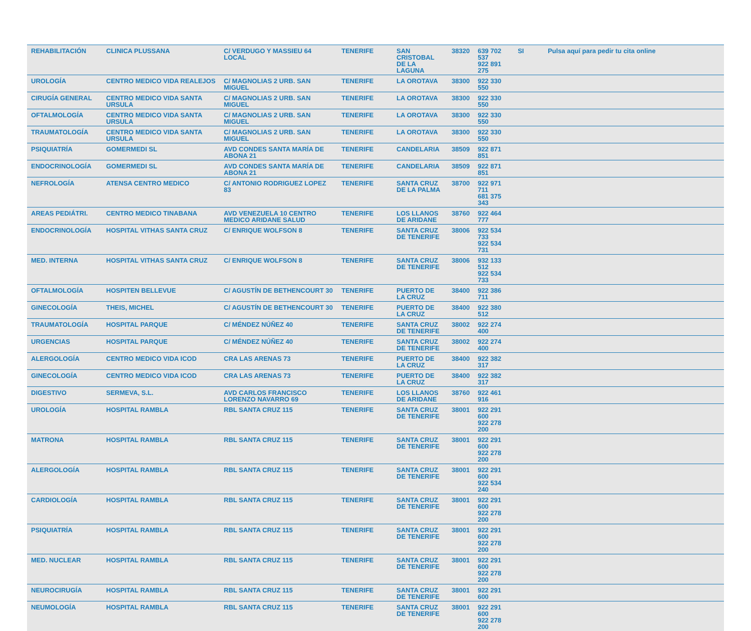| REHABILITACIÓN | CLINICA PLUSSANA | C/ VERDUGO Y MASSIEU 64 LOCAL | TENERIFE | SAN CRISTOBAL DE LA LAGUNA | 38320 | 639 702 537 922 891 275 | SI | Pulsa aquí para pedir tu cita online |
| UROLOGÍA | CENTRO MEDICO VIDA REALEJOS | C/ MAGNOLIAS 2 URB. SAN MIGUEL | TENERIFE | LA OROTAVA | 38300 | 922 330 550 | | |
| CIRUGÍA GENERAL | CENTRO MEDICO VIDA SANTA URSULA | C/ MAGNOLIAS 2 URB. SAN MIGUEL | TENERIFE | LA OROTAVA | 38300 | 922 330 550 | | |
| OFTALMOLOGÍA | CENTRO MEDICO VIDA SANTA URSULA | C/ MAGNOLIAS 2 URB. SAN MIGUEL | TENERIFE | LA OROTAVA | 38300 | 922 330 550 | | |
| TRAUMATOLOGÍA | CENTRO MEDICO VIDA SANTA URSULA | C/ MAGNOLIAS 2 URB. SAN MIGUEL | TENERIFE | LA OROTAVA | 38300 | 922 330 550 | | |
| PSIQUIATRÍA | GOMERMEDI SL | AVD CONDES SANTA MARÍA DE ABONA 21 | TENERIFE | CANDELARIA | 38509 | 922 871 851 | | |
| ENDOCRINOLOGÍA | GOMERMEDI SL | AVD CONDES SANTA MARÍA DE ABONA 21 | TENERIFE | CANDELARIA | 38509 | 922 871 851 | | |
| NEFROLOGÍA | ATENSA CENTRO MEDICO | C/ ANTONIO RODRIGUEZ LOPEZ 83 | TENERIFE | SANTA CRUZ DE LA PALMA | 38700 | 922 971 711 681 375 343 | | |
| AREAS PEDIÁTRI. | CENTRO MEDICO TINABANA | AVD VENEZUELA 10 CENTRO MEDICO ARIDANE SALUD | TENERIFE | LOS LLANOS DE ARIDANE | 38760 | 922 464 777 | | |
| ENDOCRINOLOGÍA | HOSPITAL VITHAS SANTA CRUZ | C/ ENRIQUE WOLFSON 8 | TENERIFE | SANTA CRUZ DE TENERIFE | 38006 | 922 534 733 922 534 731 | | |
| MED. INTERNA | HOSPITAL VITHAS SANTA CRUZ | C/ ENRIQUE WOLFSON 8 | TENERIFE | SANTA CRUZ DE TENERIFE | 38006 | 932 133 512 922 534 733 | | |
| OFTALMOLOGÍA | HOSPITEN BELLEVUE | C/ AGUSTÍN DE BETHENCOURT 30 | TENERIFE | PUERTO DE LA CRUZ | 38400 | 922 386 711 | | |
| GINECOLOGÍA | THEIS, MICHEL | C/ AGUSTÍN DE BETHENCOURT 30 | TENERIFE | PUERTO DE LA CRUZ | 38400 | 922 380 512 | | |
| TRAUMATOLOGÍA | HOSPITAL PARQUE | C/ MÉNDEZ NÚÑEZ 40 | TENERIFE | SANTA CRUZ DE TENERIFE | 38002 | 922 274 400 | | |
| URGENCIAS | HOSPITAL PARQUE | C/ MÉNDEZ NÚÑEZ 40 | TENERIFE | SANTA CRUZ DE TENERIFE | 38002 | 922 274 400 | | |
| ALERGOLOGÍA | CENTRO MEDICO VIDA ICOD | CRA LAS ARENAS 73 | TENERIFE | PUERTO DE LA CRUZ | 38400 | 922 382 317 | | |
| GINECOLOGÍA | CENTRO MEDICO VIDA ICOD | CRA LAS ARENAS 73 | TENERIFE | PUERTO DE LA CRUZ | 38400 | 922 382 317 | | |
| DIGESTIVO | SERMEVA, S.L. | AVD CARLOS FRANCISCO LORENZO NAVARRO 69 | TENERIFE | LOS LLANOS DE ARIDANE | 38760 | 922 461 916 | | |
| UROLOGÍA | HOSPITAL RAMBLA | RBL SANTA CRUZ 115 | TENERIFE | SANTA CRUZ DE TENERIFE | 38001 | 922 291 600 922 278 200 | | |
| MATRONA | HOSPITAL RAMBLA | RBL SANTA CRUZ 115 | TENERIFE | SANTA CRUZ DE TENERIFE | 38001 | 922 291 600 922 278 200 | | |
| ALERGOLOGÍA | HOSPITAL RAMBLA | RBL SANTA CRUZ 115 | TENERIFE | SANTA CRUZ DE TENERIFE | 38001 | 922 291 600 922 534 240 | | |
| CARDIOLOGÍA | HOSPITAL RAMBLA | RBL SANTA CRUZ 115 | TENERIFE | SANTA CRUZ DE TENERIFE | 38001 | 922 291 600 922 278 200 | | |
| PSIQUIATRÍA | HOSPITAL RAMBLA | RBL SANTA CRUZ 115 | TENERIFE | SANTA CRUZ DE TENERIFE | 38001 | 922 291 600 922 278 200 | | |
| MED. NUCLEAR | HOSPITAL RAMBLA | RBL SANTA CRUZ 115 | TENERIFE | SANTA CRUZ DE TENERIFE | 38001 | 922 291 600 922 278 200 | | |
| NEUROCIRUGÍA | HOSPITAL RAMBLA | RBL SANTA CRUZ 115 | TENERIFE | SANTA CRUZ DE TENERIFE | 38001 | 922 291 600 | | |
| NEUMOLOGÍA | HOSPITAL RAMBLA | RBL SANTA CRUZ 115 | TENERIFE | SANTA CRUZ DE TENERIFE | 38001 | 922 291 600 922 278 200 | | |